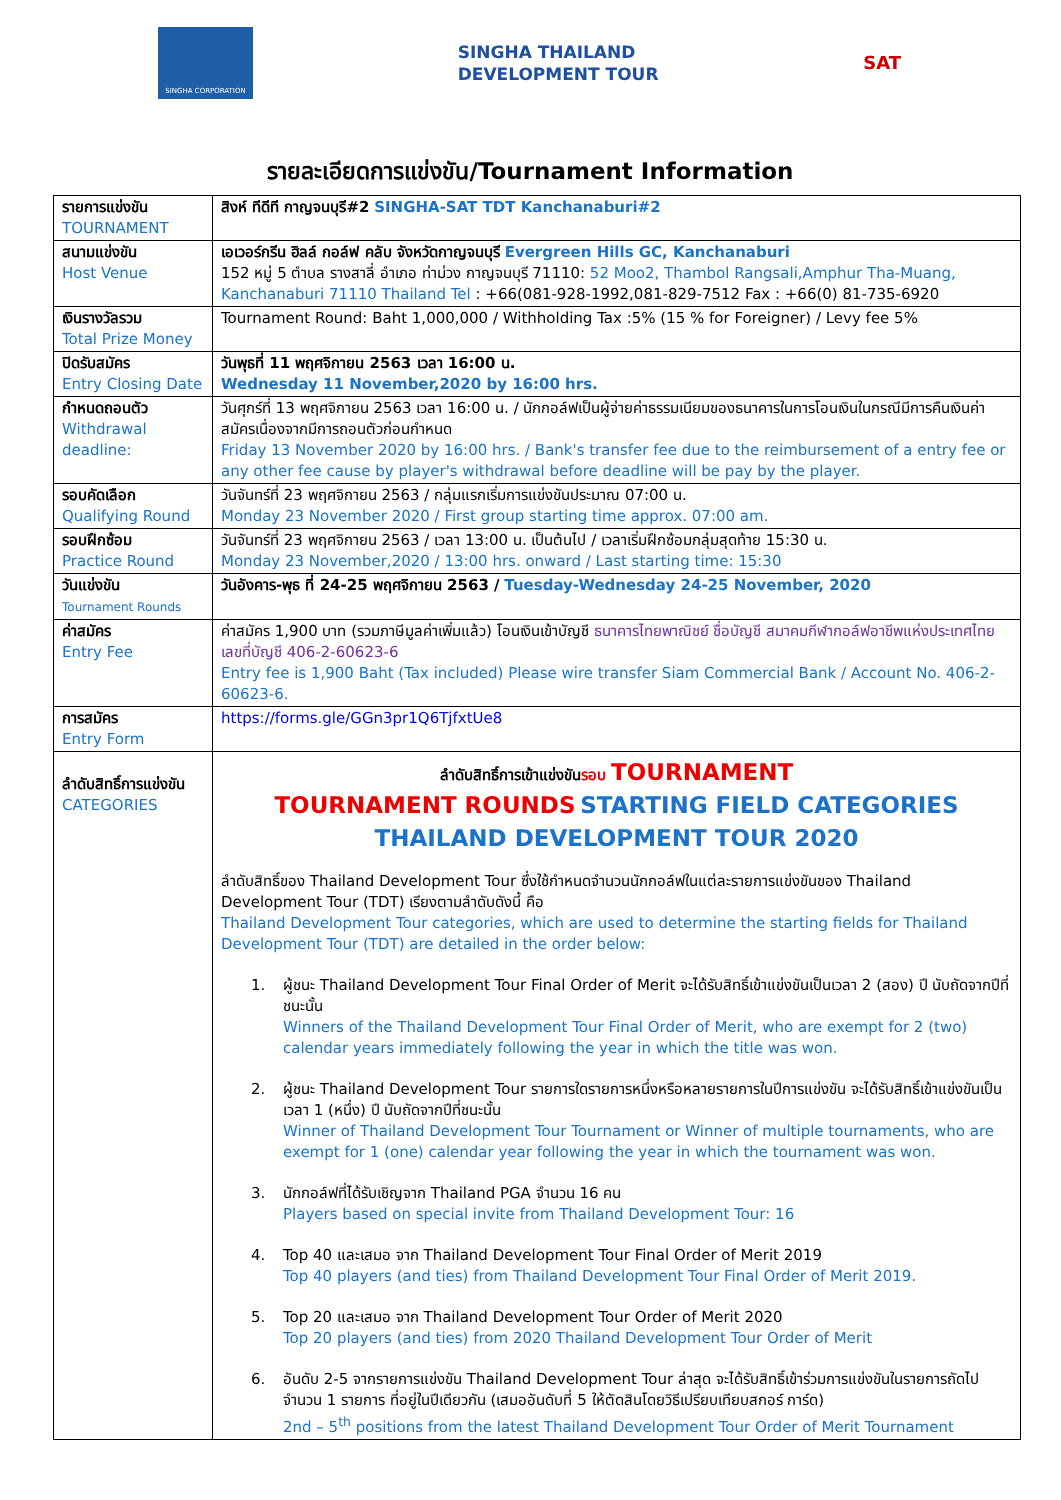SINGHA CORPORATION
SINGHA THAILAND
DEVELOPMENT TOUR
SAT
รายละเอียดการแข่งขัน/Tournament Information
| รายการแข่งขัน TOURNAMENT | สิงห์ ทีดีที กาญจนบุรี#2 SINGHA-SAT TDT Kanchanaburi#2 |
| สนามแข่งขัน Host Venue | เอเวอร์กรีน ฮิลล์ กอล์ฟ คลับ จังหวัดกาญจนบุรี Evergreen Hills GC, Kanchanaburi 152 หมู่ 5 ตำบล รางสาลี่ อำเภอ ท่าม่วง กาญจนบุรี 71110: 52 Moo2, Thambol Rangsali,Amphur Tha-Muang, Kanchanaburi 71110 Thailand Tel : +66(081-928-1992,081-829-7512 Fax : +66(0) 81-735-6920 |
| เงินรางวัลรวม Total Prize Money | Tournament Round: Baht 1,000,000 / Withholding Tax :5% (15 % for Foreigner) / Levy fee 5% |
| ปิดรับสมัคร Entry Closing Date | วันพุธที่ 11 พฤศจิกายน 2563 เวลา 16:00 น. Wednesday 11 November,2020 by 16:00 hrs. |
| กำหนดถอนตัว Withdrawal deadline: | วันศุกร์ที่ 13 พฤศจิกายน 2563 เวลา 16:00 น. / นักกอล์ฟเป็นผู้จ่ายค่าธรรมเนียมของธนาคารในการโอนเงินในกรณีมีการคืนเงินค่าสมัครเนื่องจากมีการถอนตัวก่อนกำหนด Friday 13 November 2020 by 16:00 hrs. / Bank's transfer fee due to the reimbursement of a entry fee or any other fee cause by player's withdrawal before deadline will be pay by the player. |
| รอบคัดเลือก Qualifying Round | วันจันทร์ที่ 23 พฤศจิกายน 2563 / กลุ่มแรกเริ่มการแข่งขันประมาณ 07:00 น. Monday 23 November 2020 / First group starting time approx. 07:00 am. |
| รอบฝึกซ้อม Practice Round | วันจันทร์ที่ 23 พฤศจิกายน 2563 / เวลา 13:00 น. เป็นต้นไป / เวลาเริ่มฝึกซ้อมกลุ่มสุดท้าย 15:30 น. Monday 23 November,2020 / 13:00 hrs. onward / Last starting time: 15:30 |
| วันแข่งขัน Tournament Rounds | วันอังคาร-พุธ ที่ 24-25 พฤศจิกายน 2563 / Tuesday-Wednesday 24-25 November, 2020 |
| ค่าสมัคร Entry Fee | ค่าสมัคร 1,900 บาท (รวมภาษีมูลค่าเพิ่มแล้ว) โอนเงินเข้าบัญชี ธนาคารไทยพาณิชย์ ชื่อบัญชี สมาคมกีฬากอล์ฟอาชีพแห่งประเทศไทย เลขที่บัญชี 406-2-60623-6 Entry fee is 1,900 Baht (Tax included) Please wire transfer Siam Commercial Bank / Account No. 406-2-60623-6. |
| การสมัคร Entry Form | https://forms.gle/GGn3pr1Q6TjfxtUe8 |
| ลำดับสิทธิ์การแข่งขัน CATEGORIES | ลำดับสิทธิ์การเข้าแข่งขัน รอบ TOURNAMENT TOURNAMENT ROUNDS STARTING FIELD CATEGORIES THAILAND DEVELOPMENT TOUR 2020 ลำดับสิทธิ์ของ Thailand Development Tour ซึ่งใช้กำหนดจำนวนนักกอล์ฟในแต่ละรายการแข่งขันของ Thailand Development Tour (TDT) เรียงตามลำดับดังนี้ คือ Thailand Development Tour categories, which are used to determine the starting fields for Thailand Development Tour (TDT) are detailed in the order below: 1. ผู้ชนะ Thailand Development Tour Final Order of Merit จะได้รับสิทธิ์เข้าแข่งขันเป็นเวลา 2 (สอง) ปี นับถัดจากปีที่ชนะนั้น Winners of the Thailand Development Tour Final Order of Merit, who are exempt for 2 (two) calendar years immediately following the year in which the title was won. 2. ผู้ชนะ Thailand Development Tour รายการใดรายการหนึ่งหรือหลายรายการในปีการแข่งขัน จะได้รับสิทธิ์เข้าแข่งขันเป็นเวลา 1 (หนึ่ง) ปี นับถัดจากปีที่ชนะนั้น Winner of Thailand Development Tour Tournament or Winner of multiple tournaments, who are exempt for 1 (one) calendar year following the year in which the tournament was won. 3. นักกอล์ฟที่ได้รับเชิญจาก Thailand PGA จำนวน 16 คน Players based on special invite from Thailand Development Tour: 16 4. Top 40 และเสมอ จาก Thailand Development Tour Final Order of Merit 2019 Top 40 players (and ties) from Thailand Development Tour Final Order of Merit 2019. 5. Top 20 และเสมอ จาก Thailand Development Tour Order of Merit 2020 Top 20 players (and ties) from 2020 Thailand Development Tour Order of Merit 6. อันดับ 2-5 จากรายการแข่งขัน Thailand Development Tour ล่าสุด จะได้รับสิทธิ์เข้าร่วมการแข่งขันในรายการถัดไป จำนวน 1 รายการ ที่อยู่ในปีเดียวกัน (เสมออันดับที่ 5 ให้ตัดสินโดยวิธีเปรียบเทียบสกอร์ การ์ด) 2nd – 5<sup>th</sup> positions from the latest Thailand Development Tour Order of Merit Tournament |